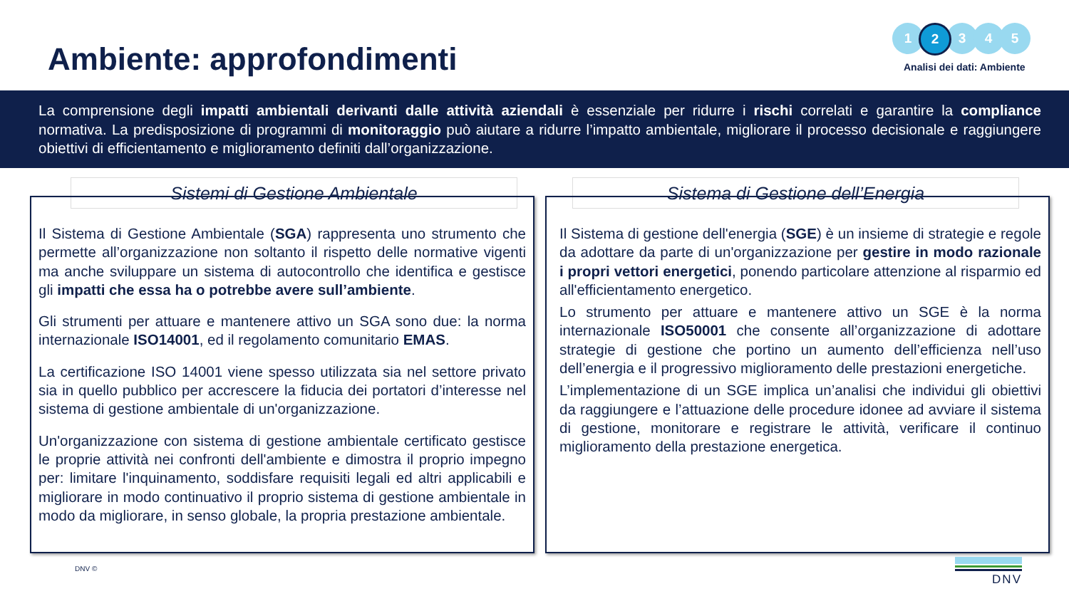Ambiente: approfondimenti
1 2 3 4 5
Analisi dei dati: Ambiente
La comprensione degli impatti ambientali derivanti dalle attività aziendali è essenziale per ridurre i rischi correlati e garantire la compliance normativa. La predisposizione di programmi di monitoraggio può aiutare a ridurre l’impatto ambientale, migliorare il processo decisionale e raggiungere obiettivi di efficientamento e miglioramento definiti dall’organizzazione.
Sistemi di Gestione Ambientale
Il Sistema di Gestione Ambientale (SGA) rappresenta uno strumento che permette all’organizzazione non soltanto il rispetto delle normative vigenti ma anche sviluppare un sistema di autocontrollo che identifica e gestisce gli impatti che essa ha o potrebbe avere sull’ambiente.
Gli strumenti per attuare e mantenere attivo un SGA sono due: la norma internazionale ISO14001, ed il regolamento comunitario EMAS.
La certificazione ISO 14001 viene spesso utilizzata sia nel settore privato sia in quello pubblico per accrescere la fiducia dei portatori d’interesse nel sistema di gestione ambientale di un'organizzazione.
Un'organizzazione con sistema di gestione ambientale certificato gestisce le proprie attività nei confronti dell'ambiente e dimostra il proprio impegno per: limitare l'inquinamento, soddisfare requisiti legali ed altri applicabili e migliorare in modo continuativo il proprio sistema di gestione ambientale in modo da migliorare, in senso globale, la propria prestazione ambientale.
Sistema di Gestione dell’Energia
Il Sistema di gestione dell'energia (SGE) è un insieme di strategie e regole da adottare da parte di un'organizzazione per gestire in modo razionale i propri vettori energetici, ponendo particolare attenzione al risparmio ed all'efficientamento energetico.
Lo strumento per attuare e mantenere attivo un SGE è la norma internazionale ISO50001 che consente all’organizzazione di adottare strategie di gestione che portino un aumento dell’efficienza nell’uso dell’energia e il progressivo miglioramento delle prestazioni energetiche.
L’implementazione di un SGE implica un’analisi che individui gli obiettivi da raggiungere e l’attuazione delle procedure idonee ad avviare il sistema di gestione, monitorare e registrare le attività, verificare il continuo miglioramento della prestazione energetica.
DNV © DNV